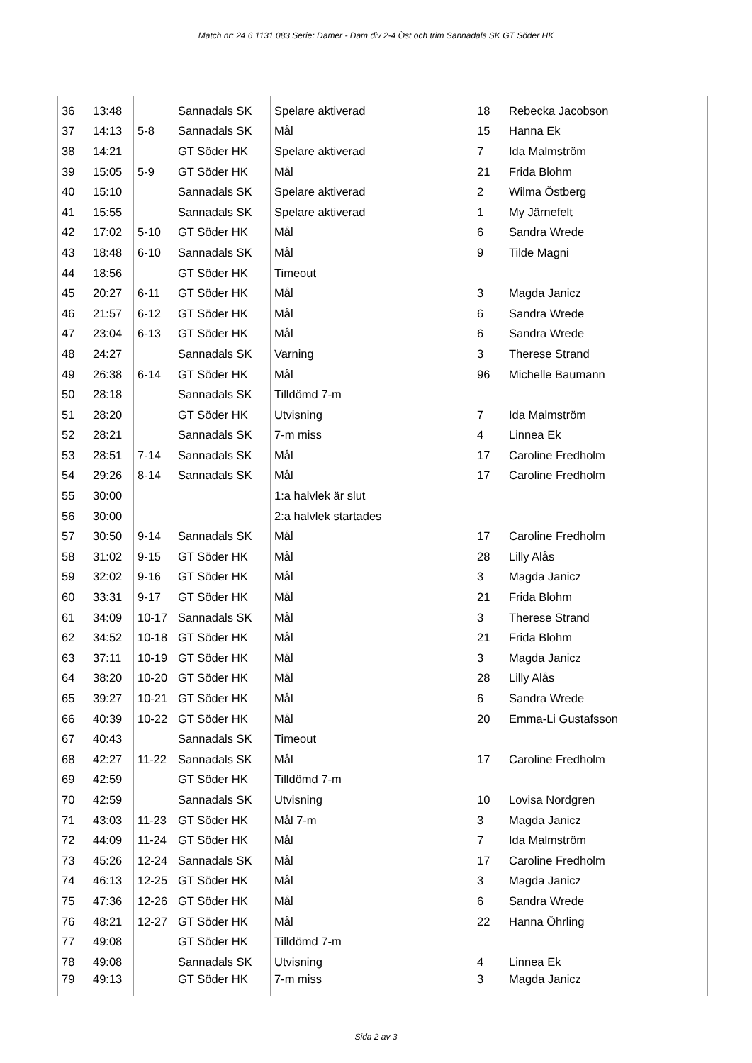Match nr: 24 6 1131 083 Serie: Damer - Dam div 2-4 Öst och trim Sannadals SK GT Söder HK
| 36 | 13:48 | | Sannadals SK | Spelare aktiverad | 18 | Rebecka Jacobson |
| 37 | 14:13 | 5-8 | Sannadals SK | Mål | 15 | Hanna Ek |
| 38 | 14:21 | | GT Söder HK | Spelare aktiverad | 7 | Ida Malmström |
| 39 | 15:05 | 5-9 | GT Söder HK | Mål | 21 | Frida Blohm |
| 40 | 15:10 | | Sannadals SK | Spelare aktiverad | 2 | Wilma Östberg |
| 41 | 15:55 | | Sannadals SK | Spelare aktiverad | 1 | My Järnefelt |
| 42 | 17:02 | 5-10 | GT Söder HK | Mål | 6 | Sandra Wrede |
| 43 | 18:48 | 6-10 | Sannadals SK | Mål | 9 | Tilde Magni |
| 44 | 18:56 | | GT Söder HK | Timeout | | |
| 45 | 20:27 | 6-11 | GT Söder HK | Mål | 3 | Magda Janicz |
| 46 | 21:57 | 6-12 | GT Söder HK | Mål | 6 | Sandra Wrede |
| 47 | 23:04 | 6-13 | GT Söder HK | Mål | 6 | Sandra Wrede |
| 48 | 24:27 | | Sannadals SK | Varning | 3 | Therese Strand |
| 49 | 26:38 | 6-14 | GT Söder HK | Mål | 96 | Michelle Baumann |
| 50 | 28:18 | | Sannadals SK | Tilldömd 7-m | | |
| 51 | 28:20 | | GT Söder HK | Utvisning | 7 | Ida Malmström |
| 52 | 28:21 | | Sannadals SK | 7-m miss | 4 | Linnea Ek |
| 53 | 28:51 | 7-14 | Sannadals SK | Mål | 17 | Caroline Fredholm |
| 54 | 29:26 | 8-14 | Sannadals SK | Mål | 17 | Caroline Fredholm |
| 55 | 30:00 | | | 1:a halvlek är slut | | |
| 56 | 30:00 | | | 2:a halvlek startades | | |
| 57 | 30:50 | 9-14 | Sannadals SK | Mål | 17 | Caroline Fredholm |
| 58 | 31:02 | 9-15 | GT Söder HK | Mål | 28 | Lilly Alås |
| 59 | 32:02 | 9-16 | GT Söder HK | Mål | 3 | Magda Janicz |
| 60 | 33:31 | 9-17 | GT Söder HK | Mål | 21 | Frida Blohm |
| 61 | 34:09 | 10-17 | Sannadals SK | Mål | 3 | Therese Strand |
| 62 | 34:52 | 10-18 | GT Söder HK | Mål | 21 | Frida Blohm |
| 63 | 37:11 | 10-19 | GT Söder HK | Mål | 3 | Magda Janicz |
| 64 | 38:20 | 10-20 | GT Söder HK | Mål | 28 | Lilly Alås |
| 65 | 39:27 | 10-21 | GT Söder HK | Mål | 6 | Sandra Wrede |
| 66 | 40:39 | 10-22 | GT Söder HK | Mål | 20 | Emma-Li Gustafsson |
| 67 | 40:43 | | Sannadals SK | Timeout | | |
| 68 | 42:27 | 11-22 | Sannadals SK | Mål | 17 | Caroline Fredholm |
| 69 | 42:59 | | GT Söder HK | Tilldömd 7-m | | |
| 70 | 42:59 | | Sannadals SK | Utvisning | 10 | Lovisa Nordgren |
| 71 | 43:03 | 11-23 | GT Söder HK | Mål 7-m | 3 | Magda Janicz |
| 72 | 44:09 | 11-24 | GT Söder HK | Mål | 7 | Ida Malmström |
| 73 | 45:26 | 12-24 | Sannadals SK | Mål | 17 | Caroline Fredholm |
| 74 | 46:13 | 12-25 | GT Söder HK | Mål | 3 | Magda Janicz |
| 75 | 47:36 | 12-26 | GT Söder HK | Mål | 6 | Sandra Wrede |
| 76 | 48:21 | 12-27 | GT Söder HK | Mål | 22 | Hanna Öhrling |
| 77 | 49:08 | | GT Söder HK | Tilldömd 7-m | | |
| 78 | 49:08 | | Sannadals SK | Utvisning | 4 | Linnea Ek |
| 79 | 49:13 | | GT Söder HK | 7-m miss | 3 | Magda Janicz |
Sida 2 av 3